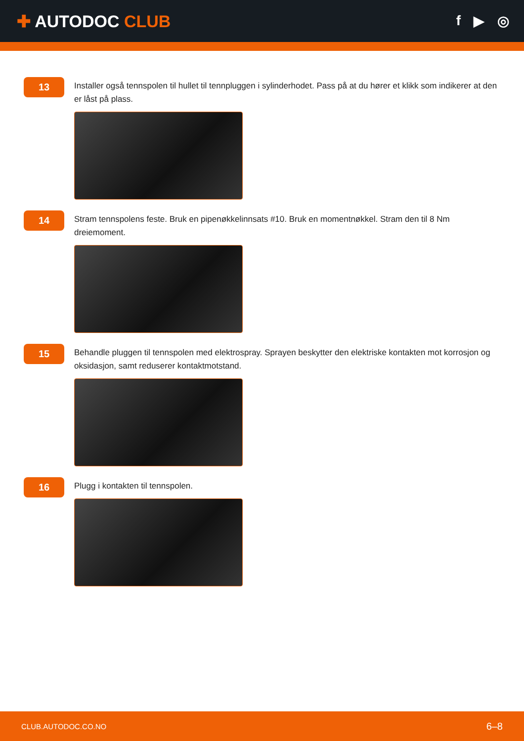✚ AUTODOC CLUB
f ▶ ◎
13
Installer også tennspolen til hullet til tennpluggen i sylinderhodet. Pass på at du hører et klikk som indikerer at den er låst på plass.
14
Stram tennspolens feste. Bruk en pipenøkkelinnsats #10. Bruk en momentnøkkel. Stram den til 8 Nm dreiemoment.
15
Behandle pluggen til tennspolen med elektrospray. Sprayen beskytter den elektriske kontakten mot korrosjon og oksidasjon, samt reduserer kontaktmotstand.
16
Plugg i kontakten til tennspolen.
CLUB.AUTODOC.CO.NO 6–8